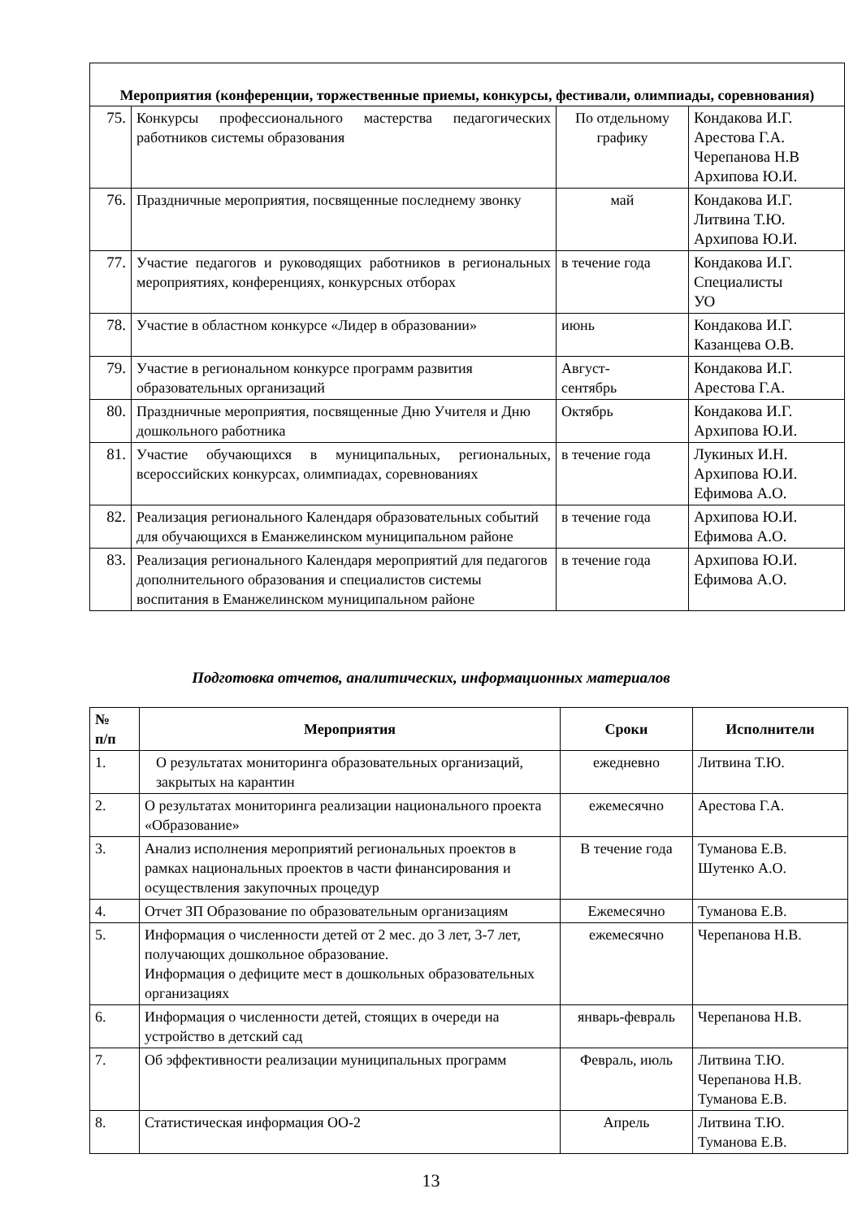| Мероприятия (конференции, торжественные приемы, конкурсы, фестивали, олимпиады, соревнования) | | | |
| --- | --- | --- | --- |
| 75. | Конкурсы профессионального мастерства педагогических работников системы образования | По отдельному графику | Кондакова И.Г. Арестова Г.А. Черепанова Н.В Архипова Ю.И. |
| 76. | Праздничные мероприятия, посвященные последнему звонку | май | Кондакова И.Г. Литвина Т.Ю. Архипова Ю.И. |
| 77. | Участие педагогов и руководящих работников в региональных мероприятиях, конференциях, конкурсных отборах | в течение года | Кондакова И.Г. Специалисты УО |
| 78. | Участие в областном конкурсе «Лидер в образовании» | июнь | Кондакова И.Г. Казанцева О.В. |
| 79. | Участие в региональном конкурсе программ развития образовательных организаций | Август- сентябрь | Кондакова И.Г. Арестова Г.А. |
| 80. | Праздничные мероприятия, посвященные Дню Учителя и Дню дошкольного работника | Октябрь | Кондакова И.Г. Архипова Ю.И. |
| 81. | Участие обучающихся в муниципальных, региональных, всероссийских конкурсах, олимпиадах, соревнованиях | в течение года | Лукиных И.Н. Архипова Ю.И. Ефимова А.О. |
| 82. | Реализация регионального Календаря образовательных событий для обучающихся в Еманжелинском муниципальном районе | в течение года | Архипова Ю.И. Ефимова А.О. |
| 83. | Реализация регионального Календаря мероприятий для педагогов дополнительного образования и специалистов системы воспитания в Еманжелинском муниципальном районе | в течение года | Архипова Ю.И. Ефимова А.О. |
Подготовка отчетов, аналитических, информационных материалов
| № п/п | Мероприятия | Сроки | Исполнители |
| --- | --- | --- | --- |
| 1. | О результатах мониторинга образовательных организаций, закрытых на карантин | ежедневно | Литвина Т.Ю. |
| 2. | О результатах мониторинга реализации национального проекта «Образование» | ежемесячно | Арестова Г.А. |
| 3. | Анализ исполнения мероприятий региональных проектов в рамках национальных проектов в части финансирования и осуществления закупочных процедур | В течение года | Туманова Е.В. Шутенко А.О. |
| 4. | Отчет ЗП Образование по образовательным организациям | Ежемесячно | Туманова Е.В. |
| 5. | Информация о численности детей от 2 мес. до 3 лет, 3-7 лет, получающих дошкольное образование. Информация о дефиците мест в дошкольных образовательных организациях | ежемесячно | Черепанова Н.В. |
| 6. | Информация о численности детей, стоящих в очереди на устройство в детский сад | январь-февраль | Черепанова Н.В. |
| 7. | Об эффективности реализации муниципальных программ | Февраль, июль | Литвина Т.Ю. Черепанова Н.В. Туманова Е.В. |
| 8. | Статистическая информация ОО-2 | Апрель | Литвина Т.Ю. Туманова Е.В. |
13